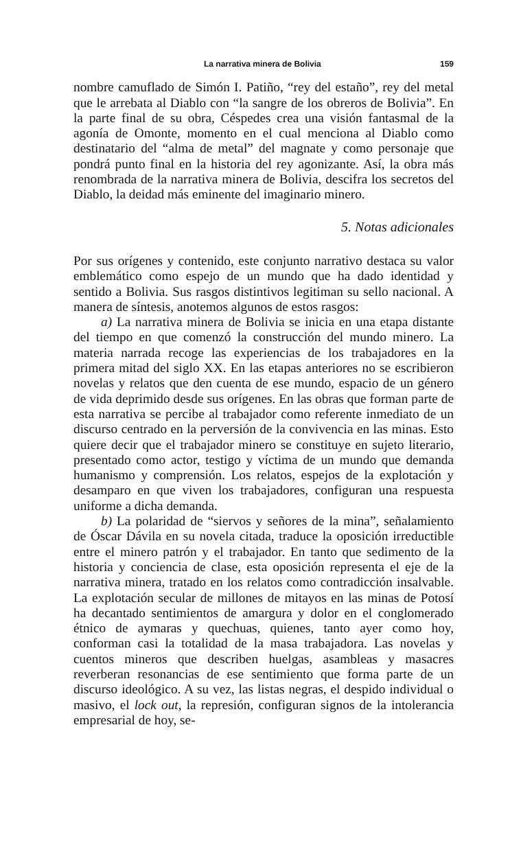La narrativa minera de Bolivia 159
nombre camuflado de Simón I. Patiño, “rey del estaño”, rey del metal que le arrebata al Diablo con “la sangre de los obreros de Bolivia”. En la parte final de su obra, Céspedes crea una visión fantasmal de la agonía de Omonte, momento en el cual menciona al Diablo como destinatario del “alma de metal” del magnate y como personaje que pondrá punto final en la historia del rey agonizante. Así, la obra más renombrada de la narrativa minera de Bolivia, descifra los secretos del Diablo, la deidad más eminente del imaginario minero.
5. Notas adicionales
Por sus orígenes y contenido, este conjunto narrativo destaca su valor emblemático como espejo de un mundo que ha dado identidad y sentido a Bolivia. Sus rasgos distintivos legitiman su sello nacional. A manera de síntesis, anotemos algunos de estos rasgos:
a) La narrativa minera de Bolivia se inicia en una etapa distante del tiempo en que comenzó la construcción del mundo minero. La materia narrada recoge las experiencias de los trabajadores en la primera mitad del siglo XX. En las etapas anteriores no se escribieron novelas y relatos que den cuenta de ese mundo, espacio de un género de vida deprimido desde sus orígenes. En las obras que forman parte de esta narrativa se percibe al trabajador como referente inmediato de un discurso centrado en la perversión de la convivencia en las minas. Esto quiere decir que el trabajador minero se constituye en sujeto literario, presentado como actor, testigo y víctima de un mundo que demanda humanismo y comprensión. Los relatos, espejos de la explotación y desamparo en que viven los trabajadores, configuran una respuesta uniforme a dicha demanda.
b) La polaridad de “siervos y señores de la mina”, señalamiento de Óscar Dávila en su novela citada, traduce la oposición irreductible entre el minero patrón y el trabajador. En tanto que sedimento de la historia y conciencia de clase, esta oposición representa el eje de la narrativa minera, tratado en los relatos como contradicción insalvable. La explotación secular de millones de mitayos en las minas de Potosí ha decantado sentimientos de amargura y dolor en el conglomerado étnico de aymaras y quechuas, quienes, tanto ayer como hoy, conforman casi la totalidad de la masa trabajadora. Las novelas y cuentos mineros que describen huelgas, asambleas y masacres reverberan resonancias de ese sentimiento que forma parte de un discurso ideológico. A su vez, las listas negras, el despido individual o masivo, el lock out, la represión, configuran signos de la intolerancia empresarial de hoy, se-